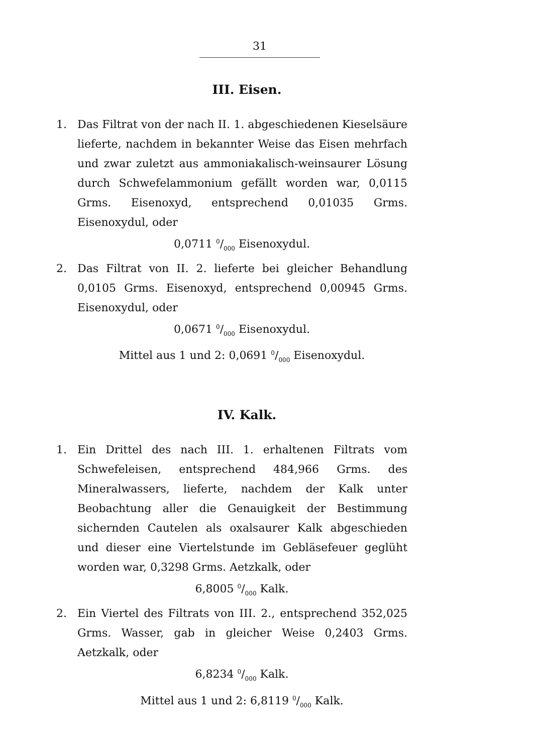31
III. Eisen.
1. Das Filtrat von der nach II. 1. abgeschiedenen Kieselsäure lieferte, nachdem in bekannter Weise das Eisen mehrfach und zwar zuletzt aus ammoniakalisch-weinsaurer Lösung durch Schwefelammonium gefällt worden war, 0,0115 Grms. Eisenoxyd, entsprechend 0,01035 Grms. Eisenoxydul, oder
0,0711 0/000 Eisenoxydul.
2. Das Filtrat von II. 2. lieferte bei gleicher Behandlung 0,0105 Grms. Eisenoxyd, entsprechend 0,00945 Grms. Eisenoxydul, oder
0,0671 0/000 Eisenoxydul.
Mittel aus 1 und 2: 0,0691 0/000 Eisenoxydul.
IV. Kalk.
1. Ein Drittel des nach III. 1. erhaltenen Filtrats vom Schwefeleisen, entsprechend 484,966 Grms. des Mineralwassers, lieferte, nachdem der Kalk unter Beobachtung aller die Genauigkeit der Bestimmung sichernden Cautelen als oxalsaurer Kalk abgeschieden und dieser eine Viertelstunde im Gebläsefeuer geglüht worden war, 0,3298 Grms. Aetzkalk, oder
6,8005 0/000 Kalk.
2. Ein Viertel des Filtrats von III. 2., entsprechend 352,025 Grms. Wasser, gab in gleicher Weise 0,2403 Grms. Aetzkalk, oder
6,8234 0/000 Kalk.
Mittel aus 1 und 2: 6,8119 0/000 Kalk.